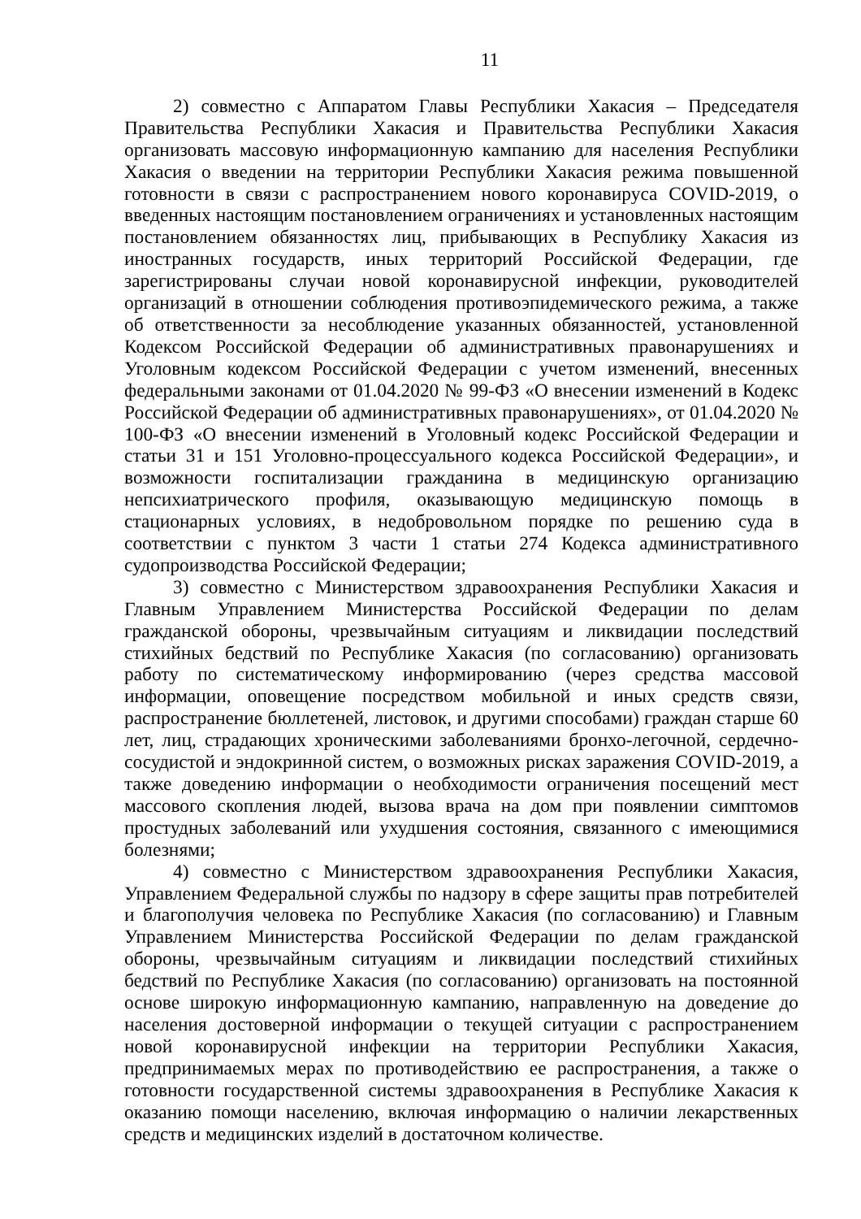11
2) совместно с Аппаратом Главы Республики Хакасия – Председателя Правительства Республики Хакасия и Правительства Республики Хакасия организовать массовую информационную кампанию для населения Республики Хакасия о введении на территории Республики Хакасия режима повышенной готовности в связи с распространением нового коронавируса COVID-2019, о введенных настоящим постановлением ограничениях и установленных настоящим постановлением обязанностях лиц, прибывающих в Республику Хакасия из иностранных государств, иных территорий Российской Федерации, где зарегистрированы случаи новой коронавирусной инфекции, руководителей организаций в отношении соблюдения противоэпидемического режима, а также об ответственности за несоблюдение указанных обязанностей, установленной Кодексом Российской Федерации об административных правонарушениях и Уголовным кодексом Российской Федерации с учетом изменений, внесенных федеральными законами от 01.04.2020 № 99-ФЗ «О внесении изменений в Кодекс Российской Федерации об административных правонарушениях», от 01.04.2020 № 100-ФЗ «О внесении изменений в Уголовный кодекс Российской Федерации и статьи 31 и 151 Уголовно-процессуального кодекса Российской Федерации», и возможности госпитализации гражданина в медицинскую организацию непсихиатрического профиля, оказывающую медицинскую помощь в стационарных условиях, в недобровольном порядке по решению суда в соответствии с пунктом 3 части 1 статьи 274 Кодекса административного судопроизводства Российской Федерации;
3) совместно с Министерством здравоохранения Республики Хакасия и Главным Управлением Министерства Российской Федерации по делам гражданской обороны, чрезвычайным ситуациям и ликвидации последствий стихийных бедствий по Республике Хакасия (по согласованию) организовать работу по систематическому информированию (через средства массовой информации, оповещение посредством мобильной и иных средств связи, распространение бюллетеней, листовок, и другими способами) граждан старше 60 лет, лиц, страдающих хроническими заболеваниями бронхо-легочной, сердечно-сосудистой и эндокринной систем, о возможных рисках заражения COVID-2019, а также доведению информации о необходимости ограничения посещений мест массового скопления людей, вызова врача на дом при появлении симптомов простудных заболеваний или ухудшения состояния, связанного с имеющимися болезнями;
4) совместно с Министерством здравоохранения Республики Хакасия, Управлением Федеральной службы по надзору в сфере защиты прав потребителей и благополучия человека по Республике Хакасия (по согласованию) и Главным Управлением Министерства Российской Федерации по делам гражданской обороны, чрезвычайным ситуациям и ликвидации последствий стихийных бедствий по Республике Хакасия (по согласованию) организовать на постоянной основе широкую информационную кампанию, направленную на доведение до населения достоверной информации о текущей ситуации с распространением новой коронавирусной инфекции на территории Республики Хакасия, предпринимаемых мерах по противодействию ее распространения, а также о готовности государственной системы здравоохранения в Республике Хакасия к оказанию помощи населению, включая информацию о наличии лекарственных средств и медицинских изделий в достаточном количестве.